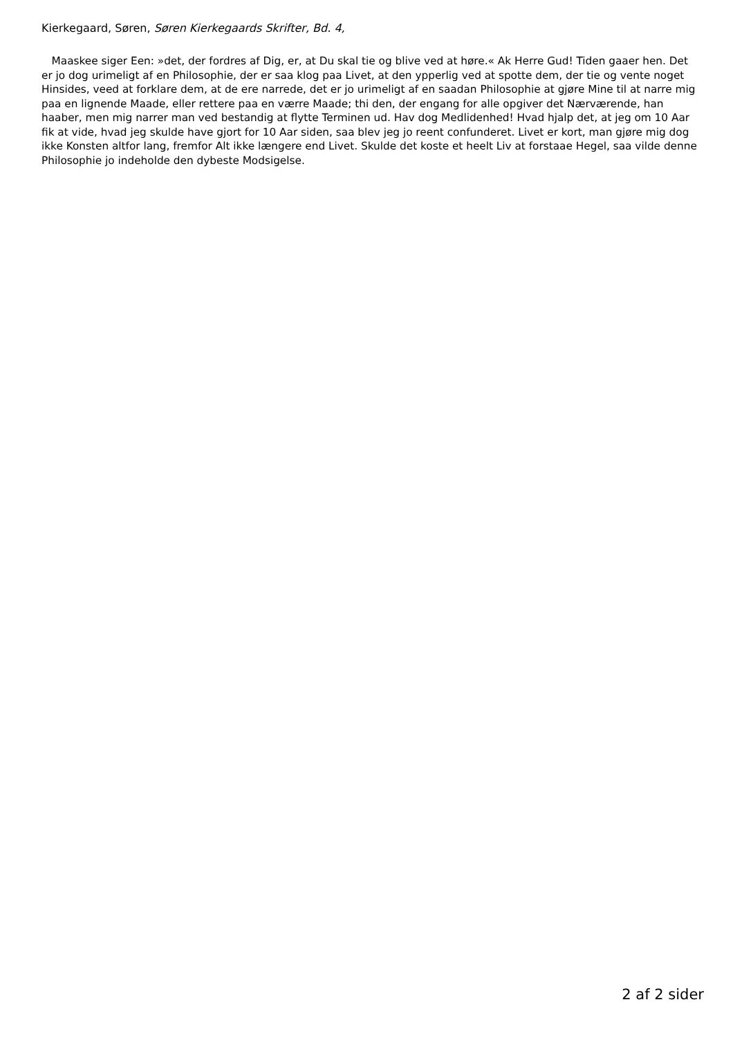Kierkegaard, Søren, Søren Kierkegaards Skrifter, Bd. 4,
Maaskee siger Een: »det, der fordres af Dig, er, at Du skal tie og blive ved at høre.« Ak Herre Gud! Tiden gaaer hen. Det er jo dog urimeligt af en Philosophie, der er saa klog paa Livet, at den ypperlig ved at spotte dem, der tie og vente noget Hinsides, veed at forklare dem, at de ere narrede, det er jo urimeligt af en saadan Philosophie at gjøre Mine til at narre mig paa en lignende Maade, eller rettere paa en værre Maade; thi den, der engang for alle opgiver det Nærværende, han haaber, men mig narrer man ved bestandig at flytte Terminen ud. Hav dog Medlidenhed! Hvad hjalp det, at jeg om 10 Aar fik at vide, hvad jeg skulde have gjort for 10 Aar siden, saa blev jeg jo reent confunderet. Livet er kort, man gjøre mig dog ikke Konsten altfor lang, fremfor Alt ikke længere end Livet. Skulde det koste et heelt Liv at forstaae Hegel, saa vilde denne Philosophie jo indeholde den dybeste Modsigelse.
2 af 2 sider